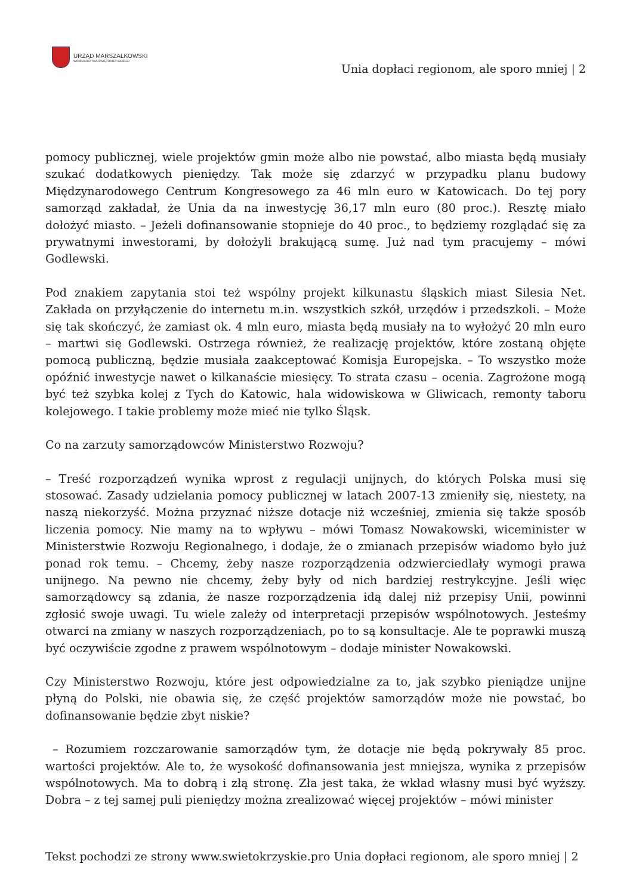URZĄD MARSZAŁKOWSKI
WOJEWÓDZTWA ŚWIĘTOKRZYSKIEGO
Unia dopłaci regionom, ale sporo mniej | 2
pomocy publicznej, wiele projektów gmin może albo nie powstać, albo miasta będą musiały szukać dodatkowych pieniędzy. Tak może się zdarzyć w przypadku planu budowy Międzynarodowego Centrum Kongresowego za 46 mln euro w Katowicach. Do tej pory samorząd zakładał, że Unia da na inwestycję 36,17 mln euro (80 proc.). Resztę miało dołożyć miasto. – Jeżeli dofinansowanie stopnieje do 40 proc., to będziemy rozglądać się za prywatnymi inwestorami, by dołożyli brakującą sumę. Już nad tym pracujemy – mówi Godlewski.
Pod znakiem zapytania stoi też wspólny projekt kilkunastu śląskich miast Silesia Net. Zakłada on przyłączenie do internetu m.in. wszystkich szkół, urzędów i przedszkoli. – Może się tak skończyć, że zamiast ok. 4 mln euro, miasta będą musiały na to wyłożyć 20 mln euro – martwi się Godlewski. Ostrzega również, że realizację projektów, które zostaną objęte pomocą publiczną, będzie musiała zaakceptować Komisja Europejska. – To wszystko może opóźnić inwestycje nawet o kilkanaście miesięcy. To strata czasu – ocenia. Zagrożone mogą być też szybka kolej z Tych do Katowic, hala widowiskowa w Gliwicach, remonty taboru kolejowego. I takie problemy może mieć nie tylko Śląsk.
Co na zarzuty samorządowców Ministerstwo Rozwoju?
– Treść rozporządzeń wynika wprost z regulacji unijnych, do których Polska musi się stosować. Zasady udzielania pomocy publicznej w latach 2007-13 zmieniły się, niestety, na naszą niekorzyść. Można przyznać niższe dotacje niż wcześniej, zmienia się także sposób liczenia pomocy. Nie mamy na to wpływu – mówi Tomasz Nowakowski, wiceminister w Ministerstwie Rozwoju Regionalnego, i dodaje, że o zmianach przepisów wiadomo było już ponad rok temu. – Chcemy, żeby nasze rozporządzenia odzwierciedlały wymogi prawa unijnego. Na pewno nie chcemy, żeby były od nich bardziej restrykcyjne. Jeśli więc samorządowcy są zdania, że nasze rozporządzenia idą dalej niż przepisy Unii, powinni zgłosić swoje uwagi. Tu wiele zależy od interpretacji przepisów wspólnotowych. Jesteśmy otwarci na zmiany w naszych rozporządzeniach, po to są konsultacje. Ale te poprawki muszą być oczywiście zgodne z prawem wspólnotowym – dodaje minister Nowakowski.
Czy Ministerstwo Rozwoju, które jest odpowiedzialne za to, jak szybko pieniądze unijne płyną do Polski, nie obawia się, że część projektów samorządów może nie powstać, bo dofinansowanie będzie zbyt niskie?
– Rozumiem rozczarowanie samorządów tym, że dotacje nie będą pokrywały 85 proc. wartości projektów. Ale to, że wysokość dofinansowania jest mniejsza, wynika z przepisów wspólnotowych. Ma to dobrą i złą stronę. Zła jest taka, że wkład własny musi być wyższy. Dobra – z tej samej puli pieniędzy można zrealizować więcej projektów – mówi minister
Tekst pochodzi ze strony www.swietokrzyskie.pro Unia dopłaci regionom, ale sporo mniej | 2